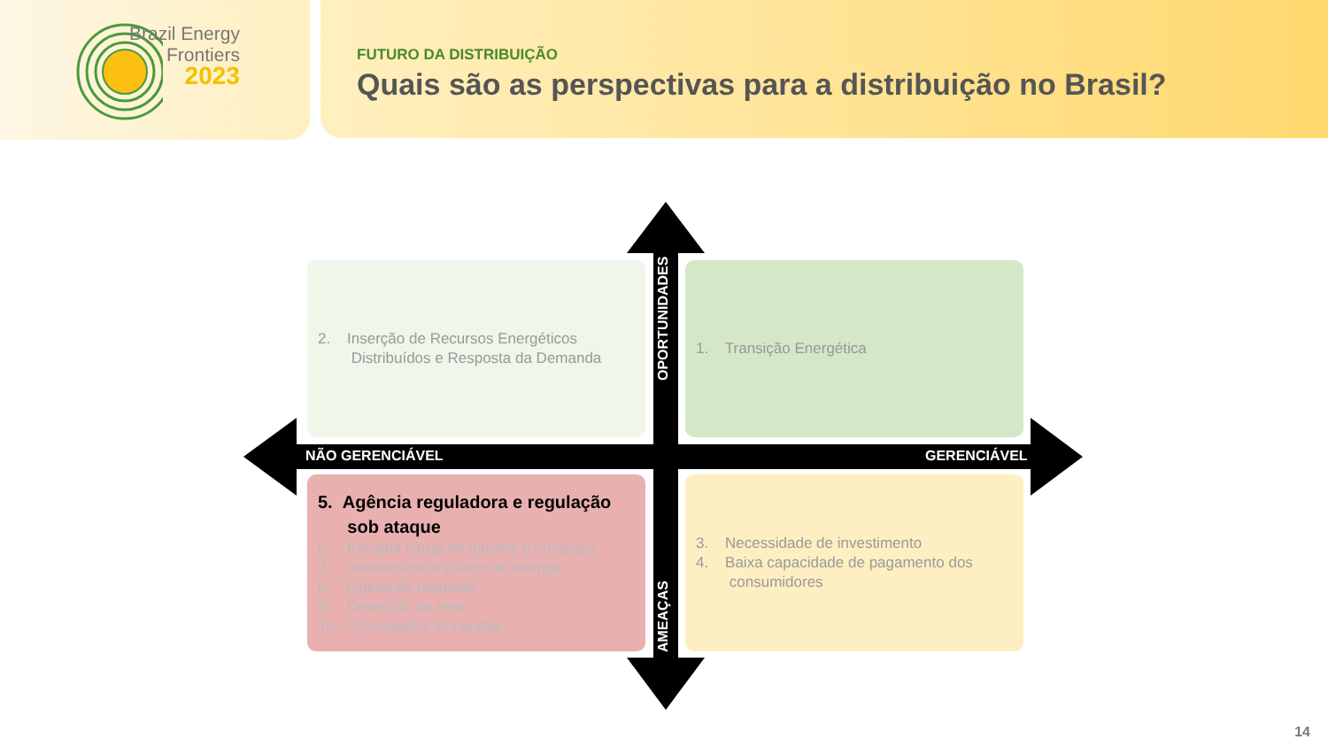Brazil Energy
Frontiers
2023
FUTURO DA DISTRIBUIÇÃO
Quais são as perspectivas para a distribuição no Brasil?
2. Inserção de Recursos Energéticos
Distribuídos e Resposta da Demanda
1. Transição Energética
NÃO GERENCIÁVEL GERENCIÁVEL
OPORTUNIDADES
AMEAÇAS
5. Agência reguladora e regulação
sob ataque
6. Elevada carga de tributos e encargos
7. Inadimplência e furto de energia
8. Queda de mercado
9. Deserção da rede
10. Concessões vincendas
3. Necessidade de investimento
4. Baixa capacidade de pagamento dos
consumidores
14